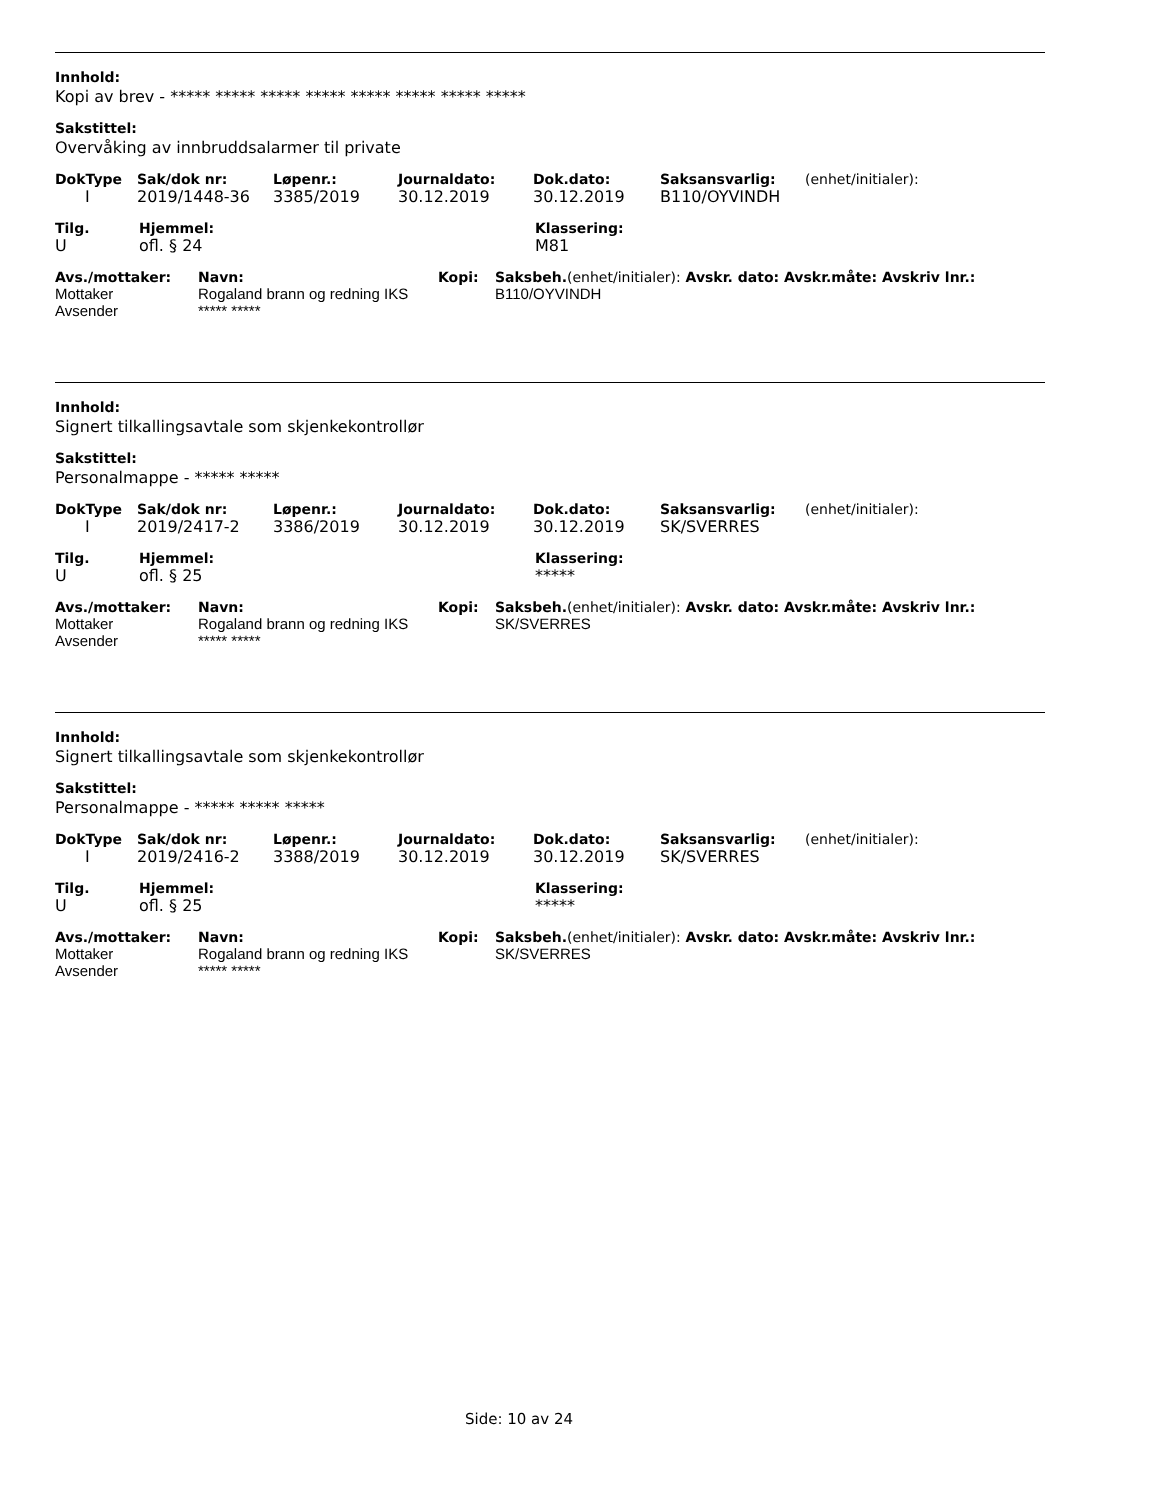Innhold:
Kopi av brev - ***** ***** ***** ***** ***** ***** ***** *****
Sakstittel:
Overvåking av innbruddsalarmer til private
| DokType | Sak/dok nr: | Løpenr.: | Journaldato: | Dok.dato: | Saksansvarlig: | (enhet/initialer): |
| I | 2019/1448-36 | 3385/2019 | 30.12.2019 | 30.12.2019 | B110/OYVINDH | |
| Tilg. | Hjemmel: | Klassering: |
| --- | --- | --- |
| U | ofl. § 24 | M81 |
| Avs./mottaker: | Navn: | Kopi: | Saksbeh. (enhet/initialer): Avskr. dato: Avskr.måte: Avskriv lnr.: |
| --- | --- | --- | --- |
| Mottaker | Rogaland brann og redning IKS | | B110/OYVINDH |
| Avsender | ***** ***** | | |
Innhold:
Signert tilkallingsavtale som skjenkekontrollør
Sakstittel:
Personalmappe - ***** *****
| DokType | Sak/dok nr: | Løpenr.: | Journaldato: | Dok.dato: | Saksansvarlig: | (enhet/initialer): |
| I | 2019/2417-2 | 3386/2019 | 30.12.2019 | 30.12.2019 | SK/SVERRES | |
| Tilg. | Hjemmel: | Klassering: |
| --- | --- | --- |
| U | ofl. § 25 | ***** |
| Avs./mottaker: | Navn: | Kopi: | Saksbeh. (enhet/initialer): Avskr. dato: Avskr.måte: Avskriv lnr.: |
| --- | --- | --- | --- |
| Mottaker | Rogaland brann og redning IKS | | SK/SVERRES |
| Avsender | ***** ***** | | |
Innhold:
Signert tilkallingsavtale som skjenkekontrollør
Sakstittel:
Personalmappe - ***** ***** *****
| DokType | Sak/dok nr: | Løpenr.: | Journaldato: | Dok.dato: | Saksansvarlig: | (enhet/initialer): |
| I | 2019/2416-2 | 3388/2019 | 30.12.2019 | 30.12.2019 | SK/SVERRES | |
| Tilg. | Hjemmel: | Klassering: |
| --- | --- | --- |
| U | ofl. § 25 | ***** |
| Avs./mottaker: | Navn: | Kopi: | Saksbeh. (enhet/initialer): Avskr. dato: Avskr.måte: Avskriv lnr.: |
| --- | --- | --- | --- |
| Mottaker | Rogaland brann og redning IKS | | SK/SVERRES |
| Avsender | ***** ***** | | |
Side: 10 av 24